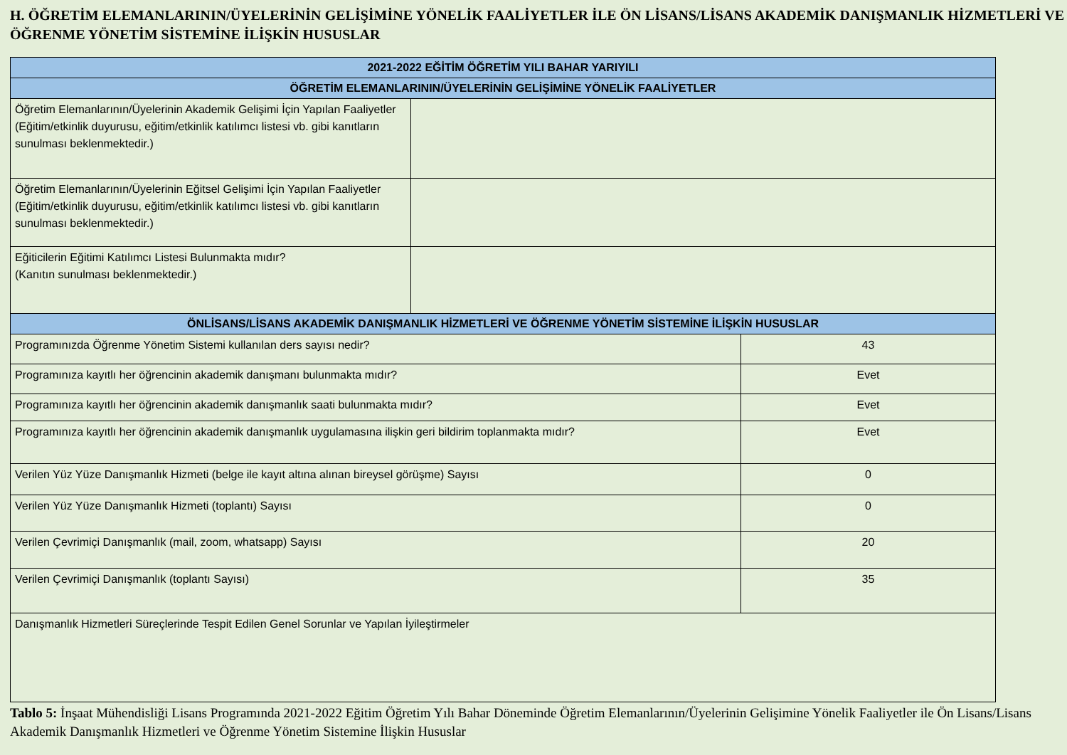H. ÖĞRETİM ELEMANLARININ/ÜYELERİNİN GELİŞİMİNE YÖNELİK FAALİYETLER İLE ÖN LİSANS/LİSANS AKADEMİK DANIŞMANLIK HİZMETLERİ VE ÖĞRENME YÖNETİM SİSTEMİNE İLİŞKİN HUSUSLAR
| 2021-2022 EĞİTİM ÖĞRETİM YILI BAHAR YARIYILI | | |
| --- | --- | --- |
| ÖĞRETİM ELEMANLARININ/ÜYELERİNİN GELİŞİMİNE YÖNELİK FAALİYETLER | | |
| Öğretim Elemanlarının/Üyelerinin Akademik Gelişimi İçin Yapılan Faaliyetler (Eğitim/etkinlik duyurusu, eğitim/etkinlik katılımcı listesi vb. gibi kanıtların sunulması beklenmektedir.) | | |
| Öğretim Elemanlarının/Üyelerinin Eğitsel Gelişimi İçin Yapılan Faaliyetler (Eğitim/etkinlik duyurusu, eğitim/etkinlik katılımcı listesi vb. gibi kanıtların sunulması beklenmektedir.) | | |
| Eğiticilerin Eğitimi Katılımcı Listesi Bulunmakta mıdır? (Kanıtın sunulması beklenmektedir.) | | |
| ÖNLİSANS/LİSANS AKADEMİK DANIŞMANLIK HİZMETLERİ VE ÖĞRENME YÖNETİM SİSTEMİNE İLİŞKİN HUSUSLAR | | |
| Programınızda Öğrenme Yönetim Sistemi kullanılan ders sayısı nedir? | | 43 |
| Programınıza kayıtlı her öğrencinin akademik danışmanı bulunmakta mıdır? | | Evet |
| Programınıza kayıtlı her öğrencinin akademik danışmanlık saati bulunmakta mıdır? | | Evet |
| Programınıza kayıtlı her öğrencinin akademik danışmanlık uygulamasına ilişkin geri bildirim toplanmakta mıdır? | | Evet |
| Verilen Yüz Yüze Danışmanlık Hizmeti (belge ile kayıt altına alınan bireysel görüşme) Sayısı | | 0 |
| Verilen Yüz Yüze Danışmanlık Hizmeti (toplantı) Sayısı | | 0 |
| Verilen Çevrimiçi Danışmanlık (mail, zoom, whatsapp) Sayısı | | 20 |
| Verilen Çevrimiçi Danışmanlık (toplantı Sayısı) | | 35 |
| Danışmanlık Hizmetleri Süreçlerinde Tespit Edilen Genel Sorunlar ve Yapılan İyileştirmeler | | |
Tablo 5: İnşaat Mühendisliği Lisans Programında 2021-2022 Eğitim Öğretim Yılı Bahar Döneminde Öğretim Elemanlarının/Üyelerinin Gelişimine Yönelik Faaliyetler ile Ön Lisans/Lisans Akademik Danışmanlık Hizmetleri ve Öğrenme Yönetim Sistemine İlişkin Hususlar